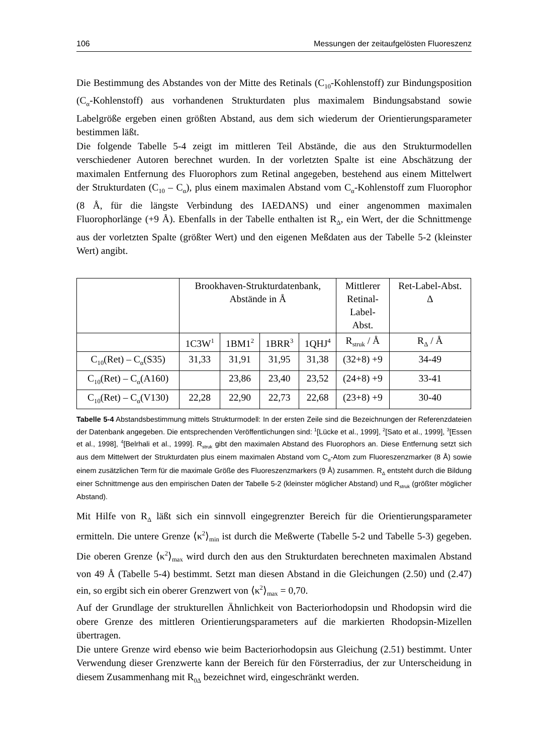106 Messungen der zeitaufgelösten Fluoreszenz
Die Bestimmung des Abstandes von der Mitte des Retinals (C<sub>10</sub>-Kohlenstoff) zur Bindungsposition (C<sub>α</sub>-Kohlenstoff) aus vorhandenen Strukturdaten plus maximalem Bindungsabstand sowie Labelgröße ergeben einen größten Abstand, aus dem sich wiederum der Orientierungsparameter bestimmen läßt.
Die folgende Tabelle 5-4 zeigt im mittleren Teil Abstände, die aus den Strukturmodellen verschiedener Autoren berechnet wurden. In der vorletzten Spalte ist eine Abschätzung der maximalen Entfernung des Fluorophors zum Retinal angegeben, bestehend aus einem Mittelwert der Strukturdaten (C<sub>10</sub> – C<sub>α</sub>), plus einem maximalen Abstand vom C<sub>α</sub>-Kohlen­stoff zum Fluorophor (8 Å, für die längste Verbindung des IAEDANS) und einer angenommen maximalen Fluorophorlänge (+9 Å). Ebenfalls in der Tabelle enthalten ist R<sub>Δ</sub>, ein Wert, der die Schnittmenge aus der vorletzten Spalte (größter Wert) und den ei­genen Meßdaten aus der Tabelle 5-2 (kleinster Wert) angibt.
| | Brookhaven-Strukturdatenbank, Abstände in Å | | | | Mittlerer Retinal- Label- Abst. | Ret-Label-Abst. Δ |
| --- | --- | --- | --- | --- | --- | --- |
| | 1C3W<sup>1</sup> | 1BM1<sup>2</sup> | 1BRR<sup>3</sup> | 1QHJ<sup>4</sup> | R<sub>struk</sub> / Å | R<sub>Δ</sub> / Å |
| C<sub>10</sub>(Ret) – C<sub>α</sub>(S35) | 31,33 | 31,91 | 31,95 | 31,38 | (32+8) +9 | 34-49 |
| C<sub>10</sub>(Ret) – C<sub>α</sub>(A160) | | 23,86 | 23,40 | 23,52 | (24+8) +9 | 33-41 |
| C<sub>10</sub>(Ret) – C<sub>α</sub>(V130) | 22,28 | 22,90 | 22,73 | 22,68 | (23+8) +9 | 30-40 |
Tabelle 5-4 Abstandsbestimmung mittels Strukturmodell: In der ersten Zeile sind die Bezeich­nungen der Referenzdateien der Datenbank angegeben. Die entsprechenden Veröffentlichungen sind: <sup>1</sup>[Lücke et al., 1999], <sup>2</sup>[Sato et al., 1999], <sup>3</sup>[Essen et al., 1998], <sup>4</sup>[Belrhali et al., 1999]. R<sub>struk</sub> gibt den maximalen Abstand des Fluorophors an. Diese Entfernung setzt sich aus dem Mittelwert der Strukturdaten plus einem maximalen Abstand vom C<sub>α</sub>-Atom zum Fluoreszenzmarker (8 Å) so­wie einem zusätzlichen Term für die maximale Größe des Fluoreszenzmarkers (9 Å) zusammen. R<sub>Δ</sub> entsteht durch die Bildung einer Schnittmenge aus den empirischen Daten der Tabelle 5-2 (klein­ster möglicher Abstand) und R<sub>struk</sub> (größter möglicher Abstand).
Mit Hilfe von R<sub>Δ</sub> läßt sich ein sinnvoll eingegrenzter Bereich für die Orientierungsparameter ermitteln. Die untere Grenze ⟨κ<sup>2</sup>⟩<sub>min</sub> ist durch die Meßwerte (Tabelle 5-2 und Tabelle 5-3) gegeben. Die oberen Grenze ⟨κ<sup>2</sup>⟩<sub>max</sub> wird durch den aus den Strukturdaten berechneten maximalen Abstand von 49 Å (Tabelle 5-4) bestimmt. Setzt man diesen Abstand in die Gleichungen (2.50) und (2.47) ein, so ergibt sich ein oberer Grenzwert von ⟨κ<sup>2</sup>⟩<sub>max</sub> = 0,70.
Auf der Grundlage der strukturellen Ähnlichkeit von Bacteriorhodopsin und Rhodopsin wird die obere Grenze des mittleren Orientierungsparameters auf die markierten Rhodopsin-Mizellen übertragen.
Die untere Grenze wird ebenso wie beim Bacteriorhodopsin aus Gleichung (2.51) bestimmt. Unter Verwendung dieser Grenzwerte kann der Bereich für den Försterradius, der zur Unterscheidung in diesem Zusammenhang mit R<sub>0Δ</sub> bezeichnet wird, eingeschränkt werden.